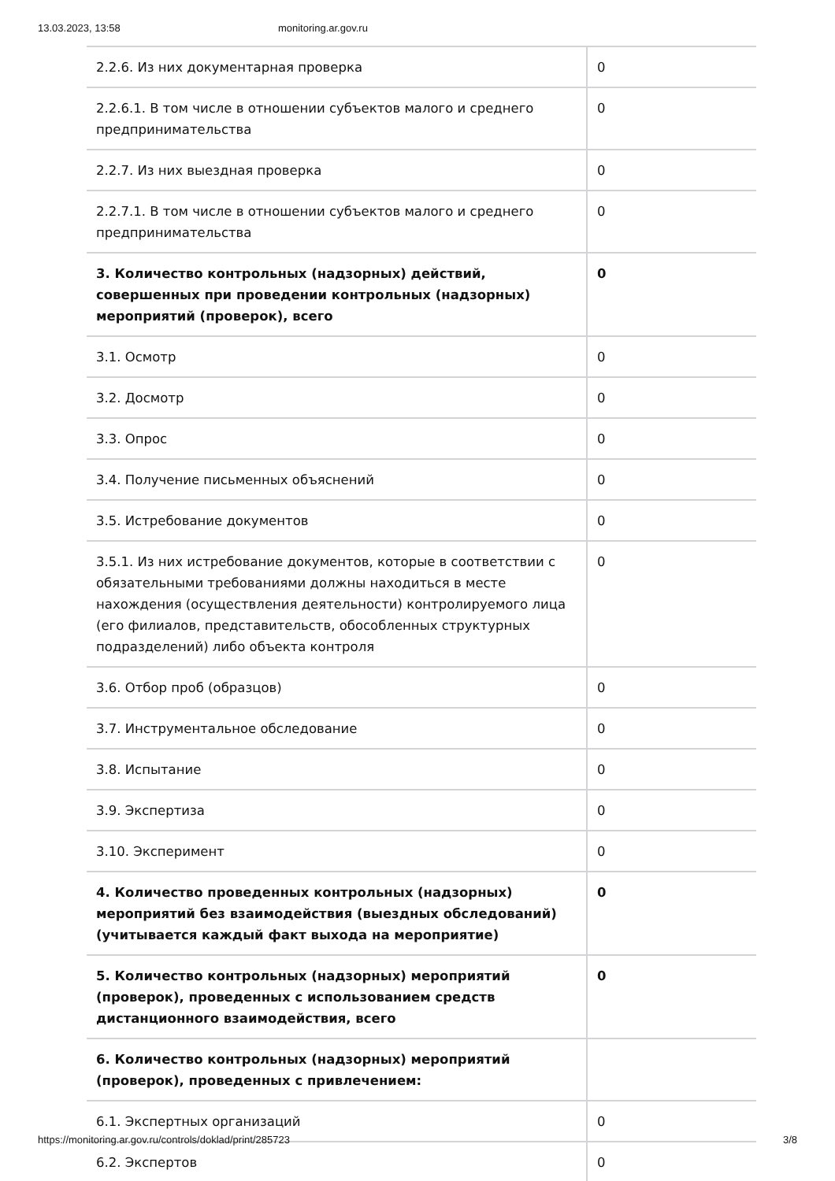13.03.2023, 13:58 monitoring.ar.gov.ru
| 2.2.6. Из них документарная проверка | 0 |
| 2.2.6.1. В том числе в отношении субъектов малого и среднего предпринимательства | 0 |
| 2.2.7. Из них выездная проверка | 0 |
| 2.2.7.1. В том числе в отношении субъектов малого и среднего предпринимательства | 0 |
| 3. Количество контрольных (надзорных) действий, совершенных при проведении контрольных (надзорных) мероприятий (проверок), всего | 0 |
| 3.1. Осмотр | 0 |
| 3.2. Досмотр | 0 |
| 3.3. Опрос | 0 |
| 3.4. Получение письменных объяснений | 0 |
| 3.5. Истребование документов | 0 |
| 3.5.1. Из них истребование документов, которые в соответствии с обязательными требованиями должны находиться в месте нахождения (осуществления деятельности) контролируемого лица (его филиалов, представительств, обособленных структурных подразделений) либо объекта контроля | 0 |
| 3.6. Отбор проб (образцов) | 0 |
| 3.7. Инструментальное обследование | 0 |
| 3.8. Испытание | 0 |
| 3.9. Экспертиза | 0 |
| 3.10. Эксперимент | 0 |
| 4. Количество проведенных контрольных (надзорных) мероприятий без взаимодействия (выездных обследований) (учитывается каждый факт выхода на мероприятие) | 0 |
| 5. Количество контрольных (надзорных) мероприятий (проверок), проведенных с использованием средств дистанционного взаимодействия, всего | 0 |
| 6. Количество контрольных (надзорных) мероприятий (проверок), проведенных с привлечением: | |
| 6.1. Экспертных организаций | 0 |
| 6.2. Экспертов | 0 |
https://monitoring.ar.gov.ru/controls/doklad/print/285723 3/8